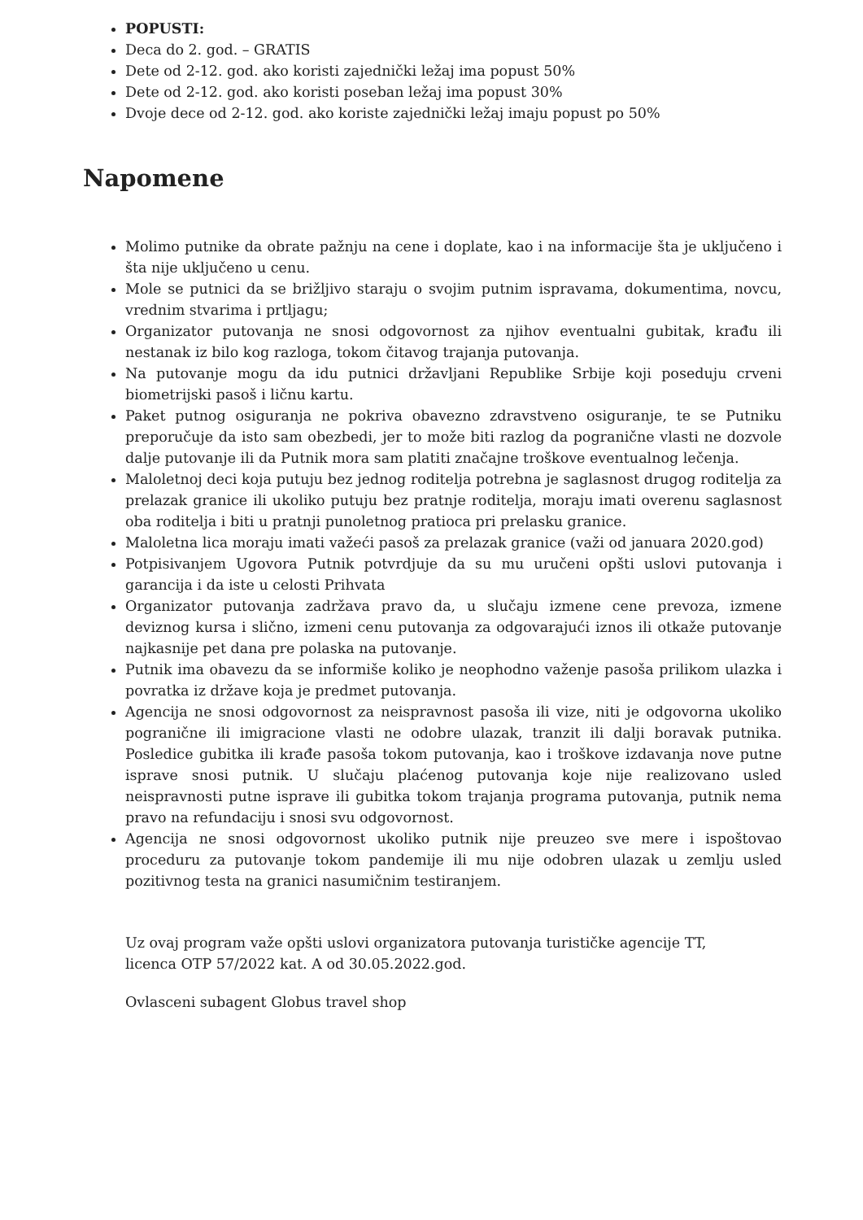POPUSTI:
Deca do 2. god. – GRATIS
Dete od 2-12. god. ako koristi zajednički ležaj ima popust 50%
Dete od 2-12. god. ako koristi poseban ležaj ima popust 30%
Dvoje dece od 2-12. god. ako koriste zajednički ležaj imaju popust po 50%
Napomene
Molimo putnike da obrate pažnju na cene i doplate, kao i na informacije šta je uključeno i šta nije uključeno u cenu.
Mole se putnici da se brižljivo staraju o svojim putnim ispravama, dokumentima, novcu, vrednim stvarima i prtljagu;
Organizator putovanja ne snosi odgovornost za njihov eventualni gubitak, krađu ili nestanak iz bilo kog razloga, tokom čitavog trajanja putovanja.
Na putovanje mogu da idu putnici državljani Republike Srbije koji poseduju crveni biometrijski pasoš i ličnu kartu.
Paket putnog osiguranja ne pokriva obavezno zdravstveno osiguranje, te se Putniku preporučuje da isto sam obezbedi, jer to može biti razlog da pogranične vlasti ne dozvole dalje putovanje ili da Putnik mora sam platiti značajne troškove eventualnog lečenja.
Maloletnoj deci koja putuju bez jednog roditelja potrebna je saglasnost drugog roditelja za prelazak granice ili ukoliko putuju bez pratnje roditelja, moraju imati overenu saglasnost oba roditelja i biti u pratnji punoletnog pratioca pri prelasku granice.
Maloletna lica moraju imati važeći pasoš za prelazak granice (važi od januara 2020.god)
Potpisivanjem Ugovora Putnik potvrdjuje da su mu uručeni opšti uslovi putovanja i garancija i da iste u celosti Prihvata
Organizator putovanja zadržava pravo da, u slučaju izmene cene prevoza, izmene deviznog kursa i slično, izmeni cenu putovanja za odgovarajući iznos ili otkaže putovanje najkasnije pet dana pre polaska na putovanje.
Putnik ima obavezu da se informiše koliko je neophodno važenje pasoša prilikom ulazka i povratka iz države koja je predmet putovanja.
Agencija ne snosi odgovornost za neispravnost pasoša ili vize, niti je odgovorna ukoliko pogranične ili imigracione vlasti ne odobre ulazak, tranzit ili dalji boravak putnika. Posledice gubitka ili krađe pasoša tokom putovanja, kao i troškove izdavanja nove putne isprave snosi putnik. U slučaju plaćenog putovanja koje nije realizovano usled neispravnosti putne isprave ili gubitka tokom trajanja programa putovanja, putnik nema pravo na refundaciju i snosi svu odgovornost.
Agencija ne snosi odgovornost ukoliko putnik nije preuzeo sve mere i ispoštovao proceduru za putovanje tokom pandemije ili mu nije odobren ulazak u zemlju usled pozitivnog testa na granici nasumičnim testiranjem.
Uz ovaj program važe opšti uslovi organizatora putovanja turističke agencije TT,
licenca OTP 57/2022 kat. A od 30.05.2022.god.
Ovlasceni subagent Globus travel shop